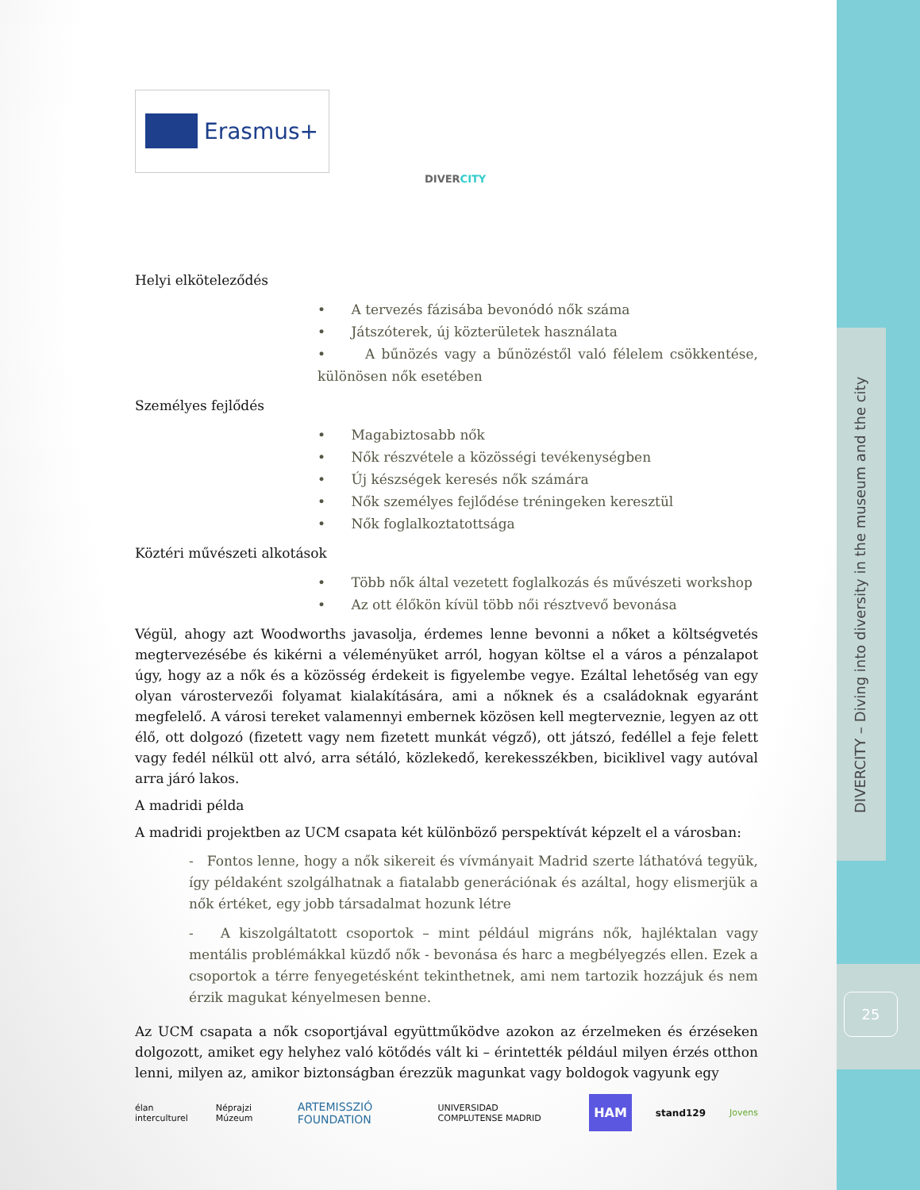DIVERCITY – Diving into diversity in the museum and the city
25
Erasmus+
DIVERCITY
Helyi elköteleződés
• A tervezés fázisába bevonódó nők száma
• Játszóterek, új közterületek használata
• A bűnözés vagy a bűnözéstől való félelem csökkentése, különösen nők esetében
Személyes fejlődés
• Magabiztosabb nők
• Nők részvétele a közösségi tevékenységben
• Új készségek keresés nők számára
• Nők személyes fejlődése tréningeken keresztül
• Nők foglalkoztatottsága
Köztéri művészeti alkotások
• Több nők által vezetett foglalkozás és művészeti workshop
• Az ott élőkön kívül több női résztvevő bevonása
Végül, ahogy azt Woodworths javasolja, érdemes lenne bevonni a nőket a költségvetés megtervezésébe és kikérni a véleményüket arról, hogyan költse el a város a pénzalapot úgy, hogy az a nők és a közösség érdekeit is figyelembe vegye. Ezáltal lehetőség van egy olyan várostervezői folyamat kialakítására, ami a nőknek és a családoknak egyaránt megfelelő. A városi tereket valamennyi embernek közösen kell megterveznie, legyen az ott élő, ott dolgozó (fizetett vagy nem fizetett munkát végző), ott játszó, fedéllel a feje felett vagy fedél nélkül ott alvó, arra sétáló, közlekedő, kerekesszékben, biciklivel vagy autóval arra járó lakos.
A madridi példa
A madridi projektben az UCM csapata két különböző perspektívát képzelt el a városban:
- Fontos lenne, hogy a nők sikereit és vívmányait Madrid szerte láthatóvá tegyük, így példaként szolgálhatnak a fiatalabb generációnak és azáltal, hogy elismerjük a nők értéket, egy jobb társadalmat hozunk létre
- A kiszolgáltatott csoportok – mint például migráns nők, hajléktalan vagy mentális problémákkal küzdő nők - bevonása és harc a megbélyegzés ellen. Ezek a csoportok a térre fenyegetésként tekinthetnek, ami nem tartozik hozzájuk és nem érzik magukat kényelmesen benne.
Az UCM csapata a nők csoportjával együttműködve azokon az érzelmeken és érzéseken dolgozott, amiket egy helyhez való kötődés vált ki – érintették például milyen érzés otthon lenni, milyen az, amikor biztonságban érezzük magunkat vagy boldogok vagyunk egy
élan interculturel Néprajzi Múzeum ARTEMISSZIÓ FOUNDATION UNIVERSIDAD COMPLUTENSE MADRID HAM stand129 Jovens